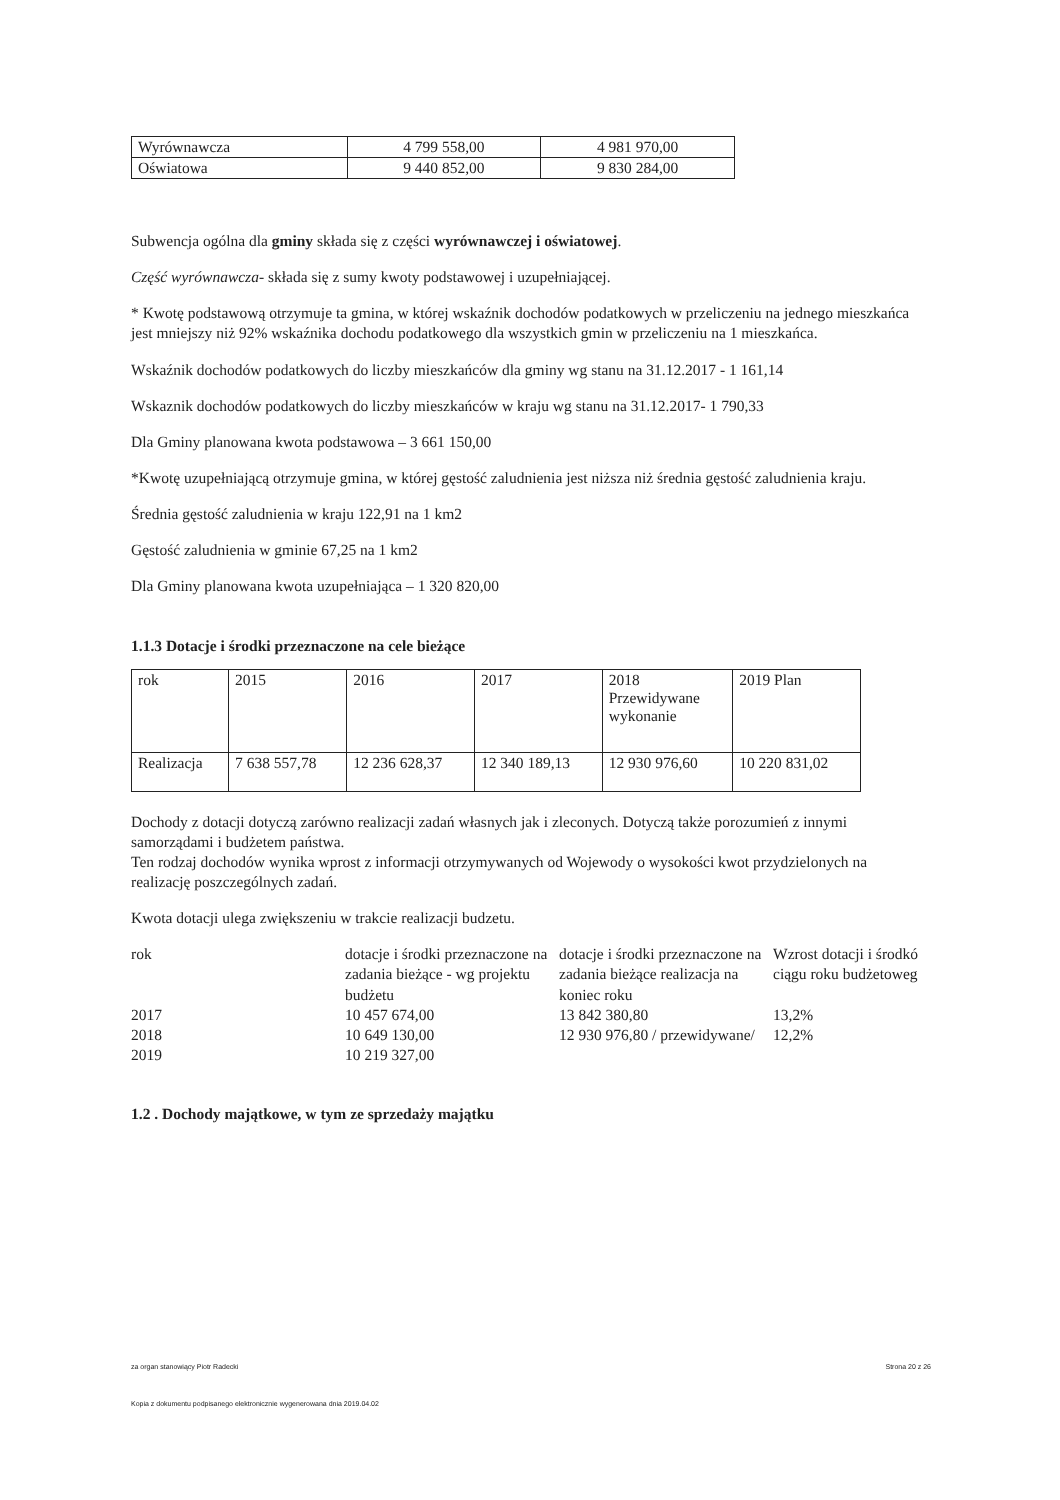| Wyrównawcza | 4 799 558,00 | 4 981 970,00 |
| Oświatowa | 9 440 852,00 | 9 830 284,00 |
Subwencja ogólna dla gminy składa się z części wyrównawczej i oświatowej.
Część wyrównawcza- składa się z sumy kwoty podstawowej i uzupełniającej.
* Kwotę podstawową otrzymuje ta gmina, w której wskaźnik dochodów podatkowych w przeliczeniu na jednego mieszkańca jest mniejszy niż 92% wskaźnika dochodu podatkowego dla wszystkich gmin w przeliczeniu na 1 mieszkańca.
Wskaźnik dochodów podatkowych do liczby mieszkańców dla gminy wg stanu na 31.12.2017 - 1 161,14
Wskaznik dochodów podatkowych do liczby mieszkańców w kraju wg stanu na 31.12.2017- 1 790,33
Dla Gminy planowana kwota podstawowa – 3 661 150,00
*Kwotę uzupełniającą otrzymuje gmina, w której gęstość zaludnienia jest niższa niż średnia gęstość zaludnienia kraju.
Średnia gęstość zaludnienia w kraju 122,91 na 1 km2
Gęstość zaludnienia w gminie 67,25 na 1 km2
Dla Gminy planowana kwota uzupełniająca – 1 320 820,00
1.1.3 Dotacje i środki przeznaczone na cele bieżące
| rok | 2015 | 2016 | 2017 | 2018 Przewidywane wykonanie | 2019 Plan |
| Realizacja | 7 638 557,78 | 12 236 628,37 | 12 340 189,13 | 12 930 976,60 | 10 220 831,02 |
Dochody z dotacji dotyczą zarówno realizacji zadań własnych jak i zleconych. Dotyczą także porozumień z innymi samorządami i budżetem państwa.
Ten rodzaj dochodów wynika wprost z informacji otrzymywanych od Wojewody o wysokości kwot przydzielonych na realizację poszczególnych zadań.
Kwota dotacji ulega zwiększeniu w trakcie realizacji budzetu.
| rok | dotacje i środki przeznaczone na zadania bieżące - wg projektu budżetu | dotacje i środki przeznaczone na zadania bieżące realizacja na koniec roku | Wzrost dotacji i środkó ciągu roku budżetoweg |
| 2017 | 10 457 674,00 | 13 842 380,80 | 13,2% |
| 2018 | 10 649 130,00 | 12 930 976,80 / przewidywane/ | 12,2% |
| 2019 | 10 219 327,00 | | |
1.2 . Dochody majątkowe, w tym ze sprzedaży majątku
za organ stanowiący Piotr Radecki Strona 20 z 26
Kopia z dokumentu podpisanego elektronicznie wygenerowana dnia 2019.04.02